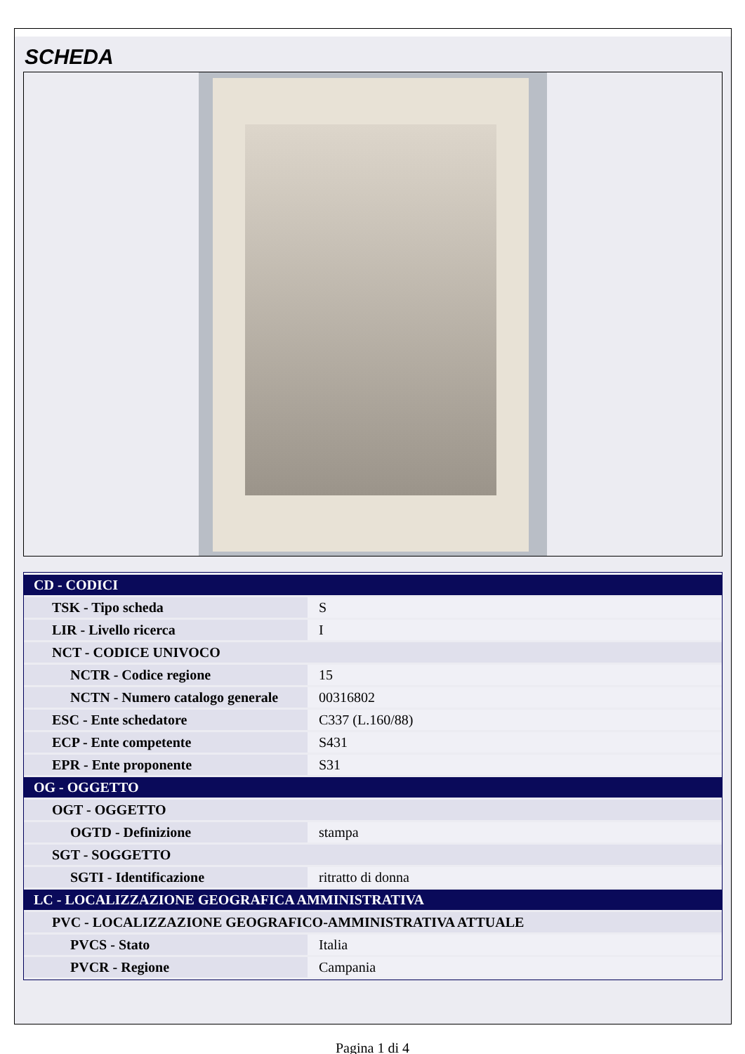SCHEDA
| CD - CODICI | |
| TSK - Tipo scheda | S |
| LIR - Livello ricerca | I |
| NCT - CODICE UNIVOCO | |
| NCTR - Codice regione | 15 |
| NCTN - Numero catalogo generale | 00316802 |
| ESC - Ente schedatore | C337 (L.160/88) |
| ECP - Ente competente | S431 |
| EPR - Ente proponente | S31 |
| OG - OGGETTO | |
| OGT - OGGETTO | |
| OGTD - Definizione | stampa |
| SGT - SOGGETTO | |
| SGTI - Identificazione | ritratto di donna |
| LC - LOCALIZZAZIONE GEOGRAFICA AMMINISTRATIVA | |
| PVC - LOCALIZZAZIONE GEOGRAFICO-AMMINISTRATIVA ATTUALE | |
| PVCS - Stato | Italia |
| PVCR - Regione | Campania |
Pagina 1 di 4